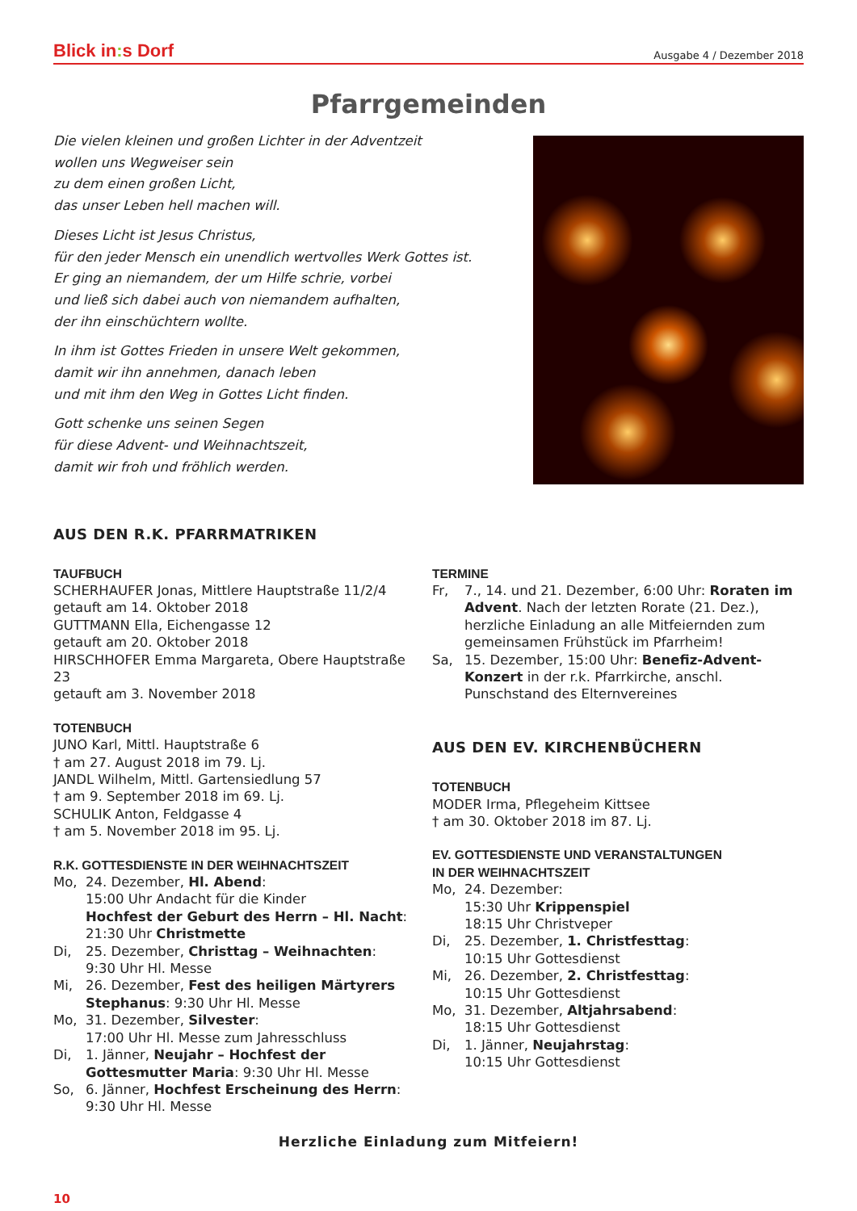Blick in: s Dorf
Ausgabe 4 / Dezember 2018
Pfarrgemeinden
Die vielen kleinen und großen Lichter in der Adventzeit
wollen uns Wegweiser sein
zu dem einen großen Licht,
das unser Leben hell machen will.
Dieses Licht ist Jesus Christus,
für den jeder Mensch ein unendlich wertvolles Werk Gottes ist.
Er ging an niemandem, der um Hilfe schrie, vorbei
und ließ sich dabei auch von niemandem aufhalten,
der ihn einschüchtern wollte.
In ihm ist Gottes Frieden in unsere Welt gekommen,
damit wir ihn annehmen, danach leben
und mit ihm den Weg in Gottes Licht finden.
Gott schenke uns seinen Segen
für diese Advent- und Weihnachtszeit,
damit wir froh und fröhlich werden.
AUS DEN R.K. PFARRMATRIKEN
TAUFBUCH
SCHERHAUFER Jonas, Mittlere Hauptstraße 11/2/4
getauft am 14. Oktober 2018
GUTTMANN Ella, Eichengasse 12
getauft am 20. Oktober 2018
HIRSCHHOFER Emma Margareta, Obere Hauptstraße 23
getauft am 3. November 2018
TOTENBUCH
JUNO Karl, Mittl. Hauptstraße 6
† am 27. August 2018 im 79. Lj.
JANDL Wilhelm, Mittl. Gartensiedlung 57
† am 9. September 2018 im 69. Lj.
SCHULIK Anton, Feldgasse 4
† am 5. November 2018 im 95. Lj.
R.K. GOTTESDIENSTE IN DER WEIHNACHTSZEIT
Mo, 24. Dezember, Hl. Abend:
15:00 Uhr Andacht für die Kinder
Hochfest der Geburt des Herrn – Hl. Nacht:
21:30 Uhr Christmette
Di, 25. Dezember, Christtag – Weihnachten:
9:30 Uhr Hl. Messe
Mi, 26. Dezember, Fest des heiligen Märtyrers Stephanus: 9:30 Uhr Hl. Messe
Mo, 31. Dezember, Silvester:
17:00 Uhr Hl. Messe zum Jahresschluss
Di, 1. Jänner, Neujahr – Hochfest der Gottesmutter Maria: 9:30 Uhr Hl. Messe
So, 6. Jänner, Hochfest Erscheinung des Herrn:
9:30 Uhr Hl. Messe
TERMINE
Fr, 7., 14. und 21. Dezember, 6:00 Uhr: Roraten im Advent. Nach der letzten Rorate (21. Dez.), herzliche Einladung an alle Mitfeiernden zum gemeinsamen Frühstück im Pfarrheim!
Sa, 15. Dezember, 15:00 Uhr: Benefiz-Advent-Konzert in der r.k. Pfarrkirche, anschl. Punschstand des Elternvereines
AUS DEN EV. KIRCHENBÜCHERN
TOTENBUCH
MODER Irma, Pflegeheim Kittsee
† am 30. Oktober 2018 im 87. Lj.
EV. GOTTESDIENSTE UND VERANSTALTUNGEN
IN DER WEIHNACHTSZEIT
Mo, 24. Dezember:
15:30 Uhr Krippenspiel
18:15 Uhr Christveper
Di, 25. Dezember, 1. Christfesttag:
10:15 Uhr Gottesdienst
Mi, 26. Dezember, 2. Christfesttag:
10:15 Uhr Gottesdienst
Mo, 31. Dezember, Altjahrsabend:
18:15 Uhr Gottesdienst
Di, 1. Jänner, Neujahrstag:
10:15 Uhr Gottesdienst
Herzliche Einladung zum Mitfeiern!
10